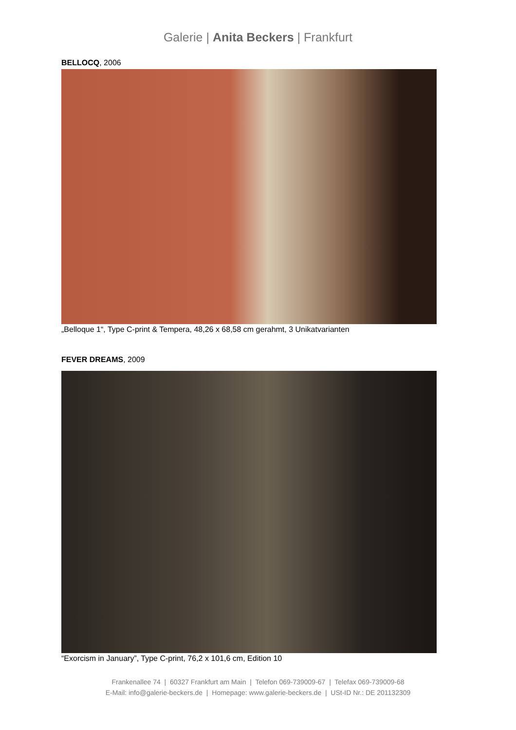Galerie | Anita Beckers | Frankfurt
BELLOCQ, 2006
„Belloque 1“, Type C-print & Tempera, 48,26 x 68,58 cm gerahmt, 3 Unikatvarianten
FEVER DREAMS, 2009
“Exorcism in January”, Type C-print, 76,2 x 101,6 cm, Edition 10
Frankenallee 74 | 60327 Frankfurt am Main | Telefon 069-739009-67 | Telefax 069-739009-68
E-Mail: info@galerie-beckers.de | Homepage: www.galerie-beckers.de | USt-ID Nr.: DE 201132309